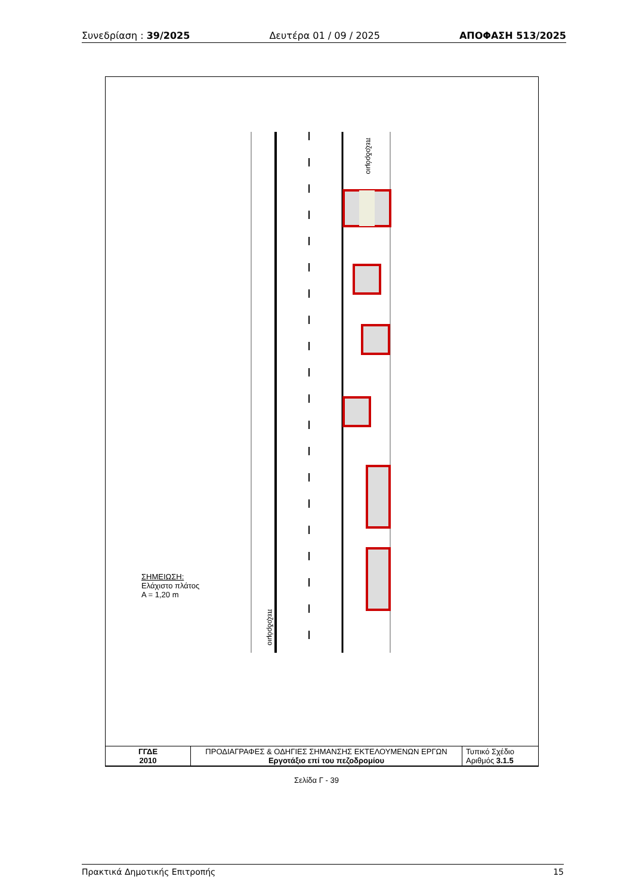Συνεδρίαση : 39/2025 Δευτέρα 01 / 09 / 2025 ΑΠΟΦΑΣΗ 513/2025
πεζοδρόμιο
πεζοδρόμιο
ΣΗΜΕΙΩΣΗ:
Ελάχιστο πλάτος
A = 1,20 m
| ΓΓΔΕ 2010 | ΠΡΟΔΙΑΓΡΑΦΕΣ & ΟΔΗΓΙΕΣ ΣΗΜΑΝΣΗΣ ΕΚΤΕΛΟΥΜΕΝΩΝ ΕΡΓΩΝ Εργοτάξιο επί του πεζοδρομίου | Τυπικό Σχέδιο Αριθμός 3.1.5 |
Σελίδα Γ - 39
Πρακτικά Δημοτικής Επιτροπής 15